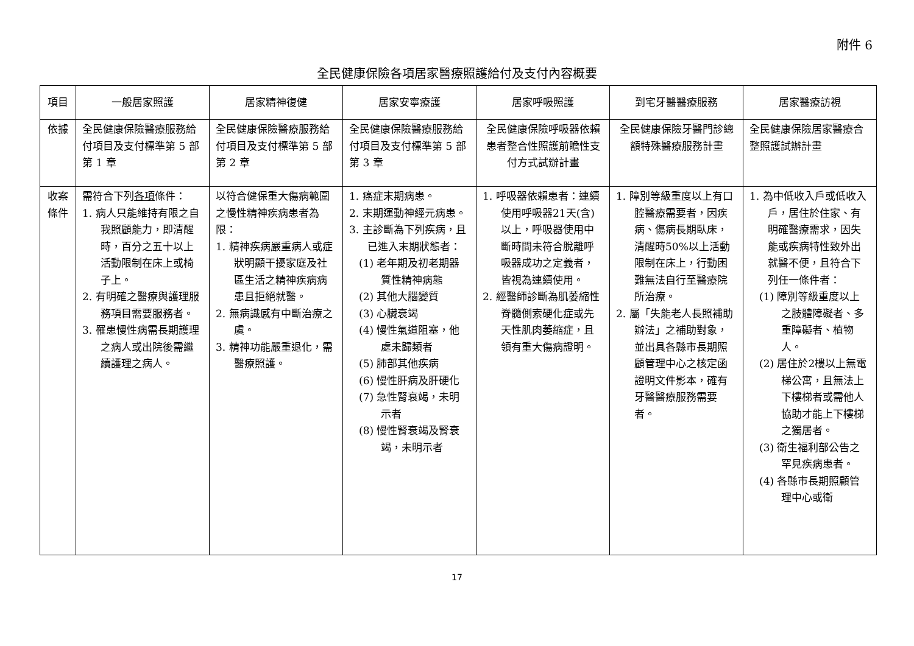附件 6
全民健康保險各項居家醫療照護給付及支付內容概要
| 項目 | 一般居家照護 | 居家精神復健 | 居家安寧療護 | 居家呼吸照護 | 到宅牙醫醫療服務 | 居家醫療訪視 |
| --- | --- | --- | --- | --- | --- | --- |
| 依據 | 全民健康保險醫療服務給付項目及支付標準第 5 部第 1 章 | 全民健康保險醫療服務給付項目及支付標準第 5 部第 2 章 | 全民健康保險醫療服務給付項目及支付標準第 5 部第 3 章 | 全民健康保險呼吸器依賴患者整合性照護前瞻性支付方式試辦計畫 | 全民健康保險牙醫門診總額特殊醫療服務計畫 | 全民健康保險居家醫療合整照護試辦計畫 |
| 收案條件 | 需符合下列 各項 條件： 1. 病人只能維持有限之自我照顧能力，即清醒時，百分之五十以上活動限制在床上或椅子上。 2. 有明確之醫療與護理服務項目需要服務者。 3. 罹患慢性病需長期護理之病人或出院後需繼續護理之病人。 | 以符合健保重大傷病範圍之慢性精神疾病患者為限： 1. 精神疾病嚴重病人或症狀明顯干擾家庭及社區生活之精神疾病病患且拒絕就醫。 2. 無病識感有中斷治療之虞。 3. 精神功能嚴重退化，需醫療照護。 | 1. 癌症末期病患。 2. 末期運動神經元病患。 3. 主診斷為下列疾病，且已進入末期狀態者： (1) 老年期及初老期器質性精神病態 (2) 其他大腦變質 (3) 心臟衰竭 (4) 慢性氣道阻塞，他處未歸類者 (5) 肺部其他疾病 (6) 慢性肝病及肝硬化 (7) 急性腎衰竭，未明示者 (8) 慢性腎衰竭及腎衰竭，未明示者 | 1. 呼吸器依賴患者：連續使用呼吸器21天(含)以上，呼吸器使用中斷時間未符合脫離呼吸器成功之定義者，皆視為連續使用。 2. 經醫師診斷為肌萎縮性脊髓側索硬化症或先天性肌肉萎縮症，且領有重大傷病證明。 | 1. 障別等級重度以上有口腔醫療需要者，因疾病、傷病長期臥床，清醒時50%以上活動限制在床上，行動困難無法自行至醫療院所治療。 2. 屬「失能老人長照補助辦法」之補助對象，並出具各縣市長期照顧管理中心之核定函證明文件影本，確有牙醫醫療服務需要者。 | 1. 為中低收入戶或低收入戶，居住於住家、有明確醫療需求，因失能或疾病特性致外出就醫不便，且符合下列任一條件者： (1) 障別等級重度以上之肢體障礙者、多重障礙者、植物人。 (2) 居住於2樓以上無電梯公寓，且無法上下樓梯者或需他人協助才能上下樓梯之獨居者。 (3) 衛生福利部公告之罕見疾病患者。 (4) 各縣市長期照顧管理中心或衛 |
17